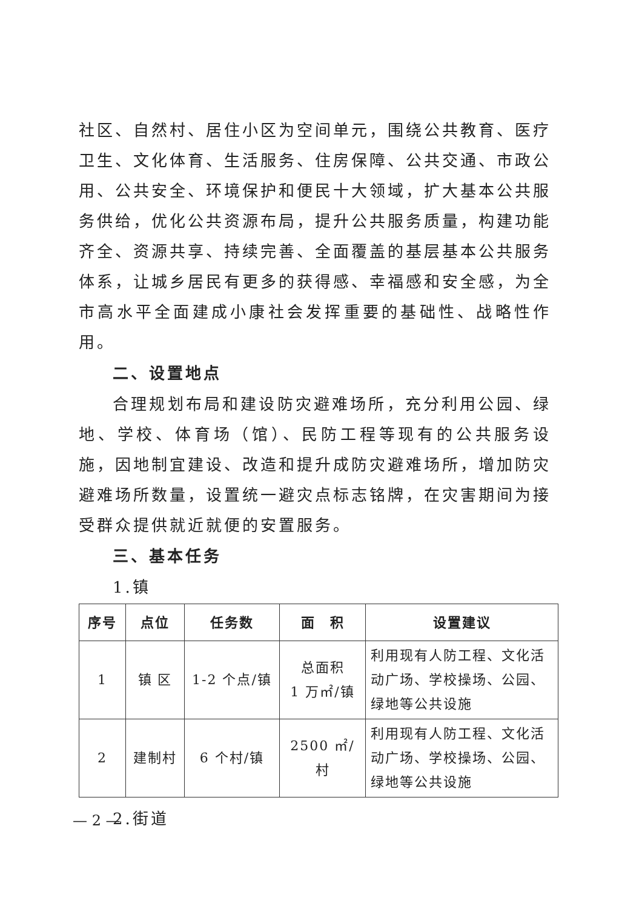社区、自然村、居住小区为空间单元，围绕公共教育、医疗卫生、文化体育、生活服务、住房保障、公共交通、市政公用、公共安全、环境保护和便民十大领域，扩大基本公共服务供给，优化公共资源布局，提升公共服务质量，构建功能齐全、资源共享、持续完善、全面覆盖的基层基本公共服务体系，让城乡居民有更多的获得感、幸福感和安全感，为全市高水平全面建成小康社会发挥重要的基础性、战略性作用。
二、设置地点
合理规划布局和建设防灾避难场所，充分利用公园、绿地、学校、体育场（馆）、民防工程等现有的公共服务设施，因地制宜建设、改造和提升成防灾避难场所，增加防灾避难场所数量，设置统一避灾点标志铭牌，在灾害期间为接受群众提供就近就便的安置服务。
三、基本任务
1.镇
| 序号 | 点位 | 任务数 | 面 积 | 设置建议 |
| --- | --- | --- | --- | --- |
| 1 | 镇 区 | 1-2 个点/镇 | 总面积 1 万㎡/镇 | 利用现有人防工程、文化活动广场、学校操场、公园、绿地等公共设施 |
| 2 | 建制村 | 6 个村/镇 | 2500 ㎡/村 | 利用现有人防工程、文化活动广场、学校操场、公园、绿地等公共设施 |
2.街道
— 2 —